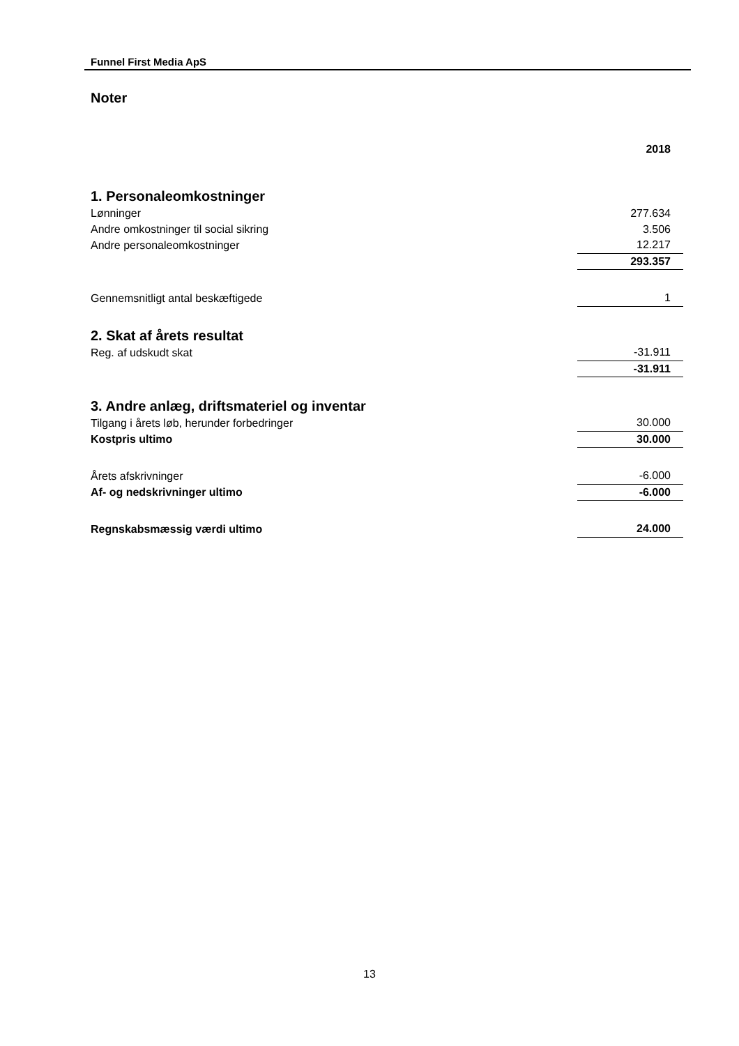Funnel First Media ApS
Noter
| | 2018 |
| 1. Personaleomkostninger | |
| Lønninger | 277.634 |
| Andre omkostninger til social sikring | 3.506 |
| Andre personaleomkostninger | 12.217 |
| | 293.357 |
| Gennemsnitligt antal beskæftigede | 1 |
| 2. Skat af årets resultat | |
| Reg. af udskudt skat | -31.911 |
| | -31.911 |
| 3. Andre anlæg, driftsmateriel og inventar | |
| Tilgang i årets løb, herunder forbedringer | 30.000 |
| Kostpris ultimo | 30.000 |
| Årets afskrivninger | -6.000 |
| Af- og nedskrivninger ultimo | -6.000 |
| Regnskabsmæssig værdi ultimo | 24.000 |
13